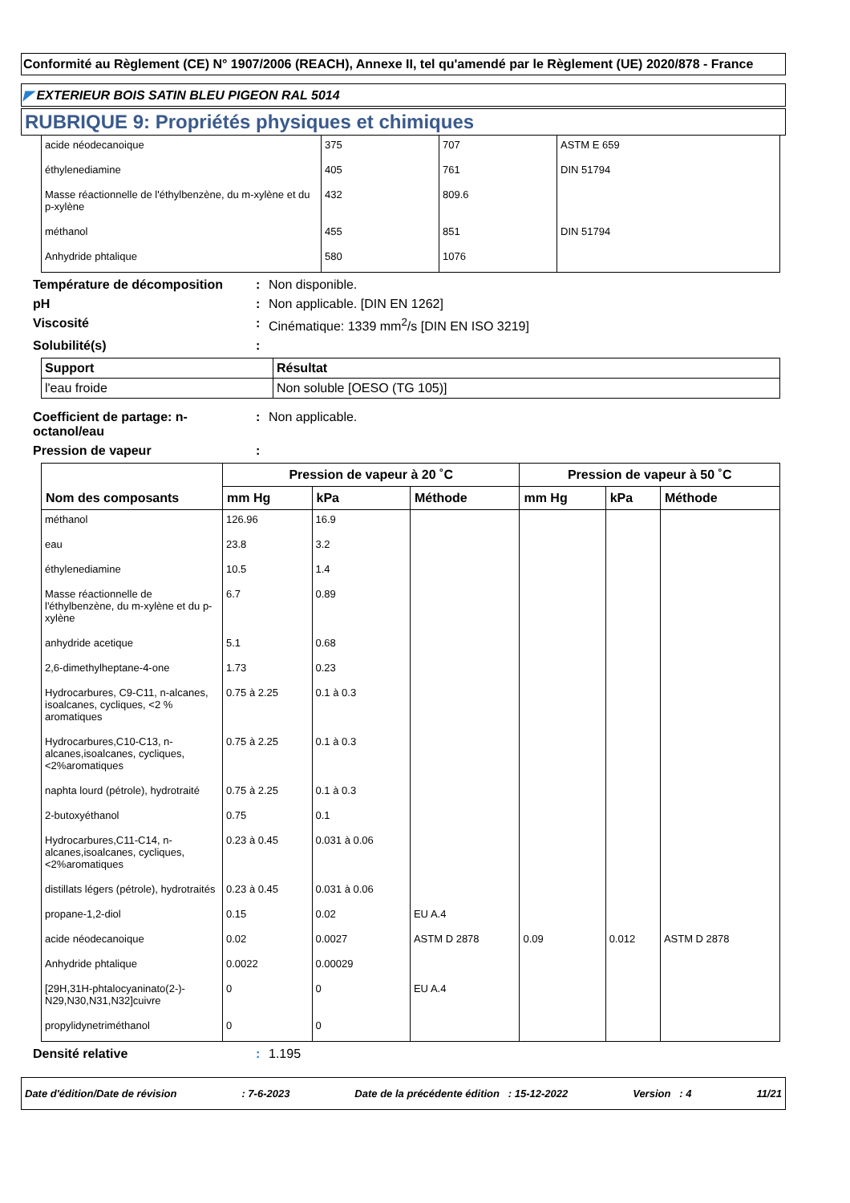Conformité au Règlement (CE) N° 1907/2006 (REACH), Annexe II, tel qu'amendé par le Règlement (UE) 2020/878 - France
◤ EXTERIEUR BOIS SATIN BLEU PIGEON RAL 5014
RUBRIQUE 9: Propriétés physiques et chimiques
| acide néodecanoique | 375 | 707 | ASTM E 659 |
| éthylenediamine | 405 | 761 | DIN 51794 |
| Masse réactionnelle de l'éthylbenzène, du m-xylène et du p-xylène | 432 | 809.6 | |
| méthanol | 455 | 851 | DIN 51794 |
| Anhydride phtalique | 580 | 1076 | |
Température de décomposition : Non disponible.
pH : Non applicable. [DIN EN 1262]
Viscosité : Cinématique: 1339 mm<sup>2</sup>/s [DIN EN ISO 3219]
Solubilité(s) :
| Support | Résultat |
| --- | --- |
| l'eau froide | Non soluble [OESO (TG 105)] |
Coefficient de partage: n-octanol/eau
: Non applicable.
Pression de vapeur :
| Nom des composants | Pression de vapeur à 20 ˚C | | | Pression de vapeur à 50 ˚C | | |
| --- | --- | --- | --- | --- | --- | --- |
| | mm Hg | kPa | Méthode | mm Hg | kPa | Méthode |
| méthanol | 126.96 | 16.9 | | | | |
| eau | 23.8 | 3.2 | | | | |
| éthylenediamine | 10.5 | 1.4 | | | | |
| Masse réactionnelle de l'éthylbenzène, du m-xylène et du p-xylène | 6.7 | 0.89 | | | | |
| anhydride acetique | 5.1 | 0.68 | | | | |
| 2,6-dimethylheptane-4-one | 1.73 | 0.23 | | | | |
| Hydrocarbures, C9-C11, n-alcanes, isoalcanes, cycliques, <2 % aromatiques | 0.75 à 2.25 | 0.1 à 0.3 | | | | |
| Hydrocarbures,C10-C13, n-alcanes,isoalcanes, cycliques, <2%aromatiques | 0.75 à 2.25 | 0.1 à 0.3 | | | | |
| naphta lourd (pétrole), hydrotraité | 0.75 à 2.25 | 0.1 à 0.3 | | | | |
| 2-butoxyéthanol | 0.75 | 0.1 | | | | |
| Hydrocarbures,C11-C14, n-alcanes,isoalcanes, cycliques, <2%aromatiques | 0.23 à 0.45 | 0.031 à 0.06 | | | | |
| distillats légers (pétrole), hydrotraités | 0.23 à 0.45 | 0.031 à 0.06 | | | | |
| propane-1,2-diol | 0.15 | 0.02 | EU A.4 | | | |
| acide néodecanoique | 0.02 | 0.0027 | ASTM D 2878 | 0.09 | 0.012 | ASTM D 2878 |
| Anhydride phtalique | 0.0022 | 0.00029 | | | | |
| [29H,31H-phtalocyaninato(2-)-N29,N30,N31,N32]cuivre | 0 | 0 | EU A.4 | | | |
| propylidynetriméthanol | 0 | 0 | | | | |
Densité relative : 1.195
Date d'édition/Date de révision: 7-6-2023 Date de la précédente édition : 15-12-2022 Version : 4 11/21